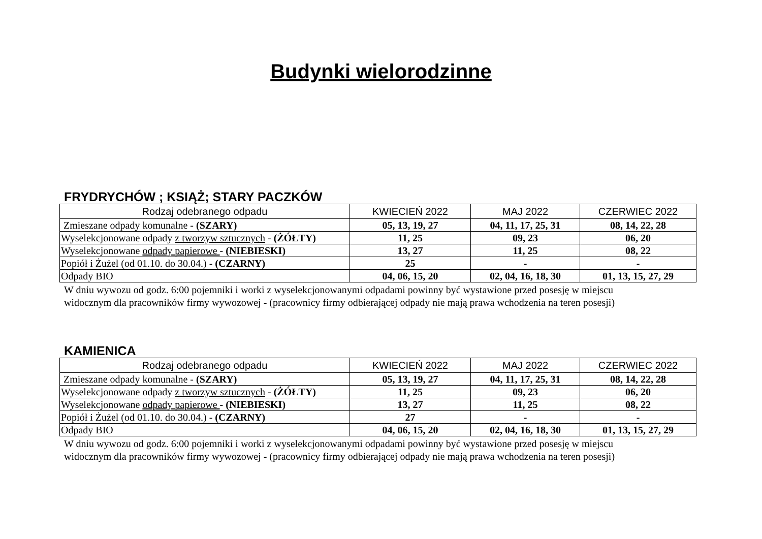Budynki wielorodzinne
FRYDRYCHÓW ; KSIĄŻ; STARY PACZKÓW
| Rodzaj odebranego odpadu | KWIECIEŃ 2022 | MAJ 2022 | CZERWIEC 2022 |
| --- | --- | --- | --- |
| Zmieszane odpady komunalne - (SZARY) | 05, 13, 19, 27 | 04, 11, 17, 25, 31 | 08, 14, 22, 28 |
| Wyselekcjonowane odpady z tworzyw sztucznych - (ŻÓŁTY) | 11, 25 | 09, 23 | 06, 20 |
| Wyselekcjonowane odpady papierowe - (NIEBIESKI) | 13, 27 | 11, 25 | 08, 22 |
| Popiół i Żużel (od 01.10. do 30.04.) - (CZARNY) | 25 | - | - |
| Odpady BIO | 04, 06, 15, 20 | 02, 04, 16, 18, 30 | 01, 13, 15, 27, 29 |
W dniu wywozu od godz. 6:00 pojemniki i worki z wyselekcjonowanymi odpadami powinny być wystawione przed posesję w miejscu
widocznym dla pracowników firmy wywozowej - (pracownicy firmy odbierającej odpady nie mają prawa wchodzenia na teren posesji)
KAMIENICA
| Rodzaj odebranego odpadu | KWIECIEŃ 2022 | MAJ 2022 | CZERWIEC 2022 |
| --- | --- | --- | --- |
| Zmieszane odpady komunalne - (SZARY) | 05, 13, 19, 27 | 04, 11, 17, 25, 31 | 08, 14, 22, 28 |
| Wyselekcjonowane odpady z tworzyw sztucznych - (ŻÓŁTY) | 11, 25 | 09, 23 | 06, 20 |
| Wyselekcjonowane odpady papierowe - (NIEBIESKI) | 13, 27 | 11, 25 | 08, 22 |
| Popiół i Żużel (od 01.10. do 30.04.) - (CZARNY) | 27 | - | - |
| Odpady BIO | 04, 06, 15, 20 | 02, 04, 16, 18, 30 | 01, 13, 15, 27, 29 |
W dniu wywozu od godz. 6:00 pojemniki i worki z wyselekcjonowanymi odpadami powinny być wystawione przed posesję w miejscu
widocznym dla pracowników firmy wywozowej - (pracownicy firmy odbierającej odpady nie mają prawa wchodzenia na teren posesji)